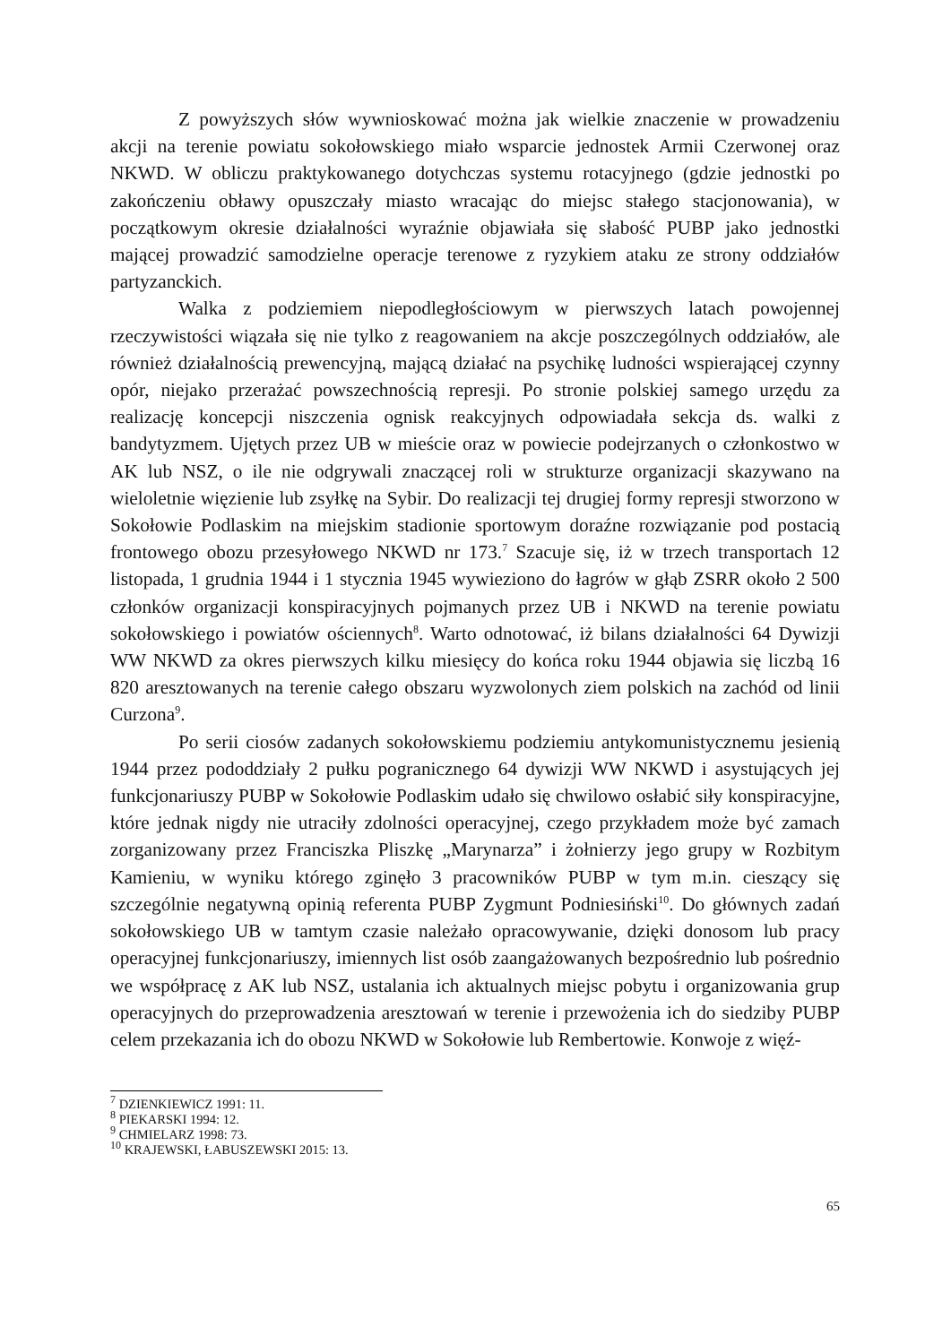Z powyższych słów wywnioskować można jak wielkie znaczenie w prowadzeniu akcji na terenie powiatu sokołowskiego miało wsparcie jednostek Armii Czerwonej oraz NKWD. W obliczu praktykowanego dotychczas systemu rotacyjnego (gdzie jednostki po zakończeniu obławy opuszczały miasto wracając do miejsc stałego stacjonowania), w początkowym okresie działalności wyraźnie objawiała się słabość PUBP jako jednostki mającej prowadzić samodzielne operacje terenowe z ryzykiem ataku ze strony oddziałów partyzanckich.
Walka z podziemiem niepodległościowym w pierwszych latach powojennej rzeczywistości wiązała się nie tylko z reagowaniem na akcje poszczególnych oddziałów, ale również działalnością prewencyjną, mającą działać na psychikę ludności wspierającej czynny opór, niejako przerażać powszechnością represji. Po stronie polskiej samego urzędu za realizację koncepcji niszczenia ognisk reakcyjnych odpowiadała sekcja ds. walki z bandytyzmem. Ujętych przez UB w mieście oraz w powiecie podejrzanych o członkostwo w AK lub NSZ, o ile nie odgrywali znaczącej roli w strukturze organizacji skazywano na wieloletnie więzienie lub zsyłkę na Sybir. Do realizacji tej drugiej formy represji stworzono w Sokołowie Podlaskim na miejskim stadionie sportowym doraźne rozwiązanie pod postacią frontowego obozu przesyłowego NKWD nr 173.<sup>7</sup> Szacuje się, iż w trzech transportach 12 listopada, 1 grudnia 1944 i 1 stycznia 1945 wywieziono do łagrów w głąb ZSRR około 2 500 członków organizacji konspiracyjnych pojmanych przez UB i NKWD na terenie powiatu sokołowskiego i powiatów ościennych<sup>8</sup>. Warto odnotować, iż bilans działalności 64 Dywizji WW NKWD za okres pierwszych kilku miesięcy do końca roku 1944 objawia się liczbą 16 820 aresztowanych na terenie całego obszaru wyzwolonych ziem polskich na zachód od linii Curzona<sup>9</sup>.
Po serii ciosów zadanych sokołowskiemu podziemiu antykomunistycznemu jesienią 1944 przez pododdziały 2 pułku pogranicznego 64 dywizji WW NKWD i asystujących jej funkcjonariuszy PUBP w Sokołowie Podlaskim udało się chwilowo osłabić siły konspiracyjne, które jednak nigdy nie utraciły zdolności operacyjnej, czego przykładem może być zamach zorganizowany przez Franciszka Pliszkę „Marynarza” i żołnierzy jego grupy w Rozbitym Kamieniu, w wyniku którego zginęło 3 pracowników PUBP w tym m.in. cieszący się szczególnie negatywną opinią referenta PUBP Zygmunt Podniesiński<sup>10</sup>. Do głównych zadań sokołowskiego UB w tamtym czasie należało opracowywanie, dzięki donosom lub pracy operacyjnej funkcjonariuszy, imiennych list osób zaangażowanych bezpośrednio lub pośrednio we współpracę z AK lub NSZ, ustalania ich aktualnych miejsc pobytu i organizowania grup operacyjnych do przeprowadzenia aresztowań w terenie i przewożenia ich do siedziby PUBP celem przekazania ich do obozu NKWD w Sokołowie lub Rembertowie. Konwoje z więź-
<sup>7</sup> DZIENKIEWICZ 1991: 11.
<sup>8</sup> PIEKARSKI 1994: 12.
<sup>9</sup> CHMIELARZ 1998: 73.
<sup>10</sup> KRAJEWSKI, ŁABUSZEWSKI 2015: 13.
65